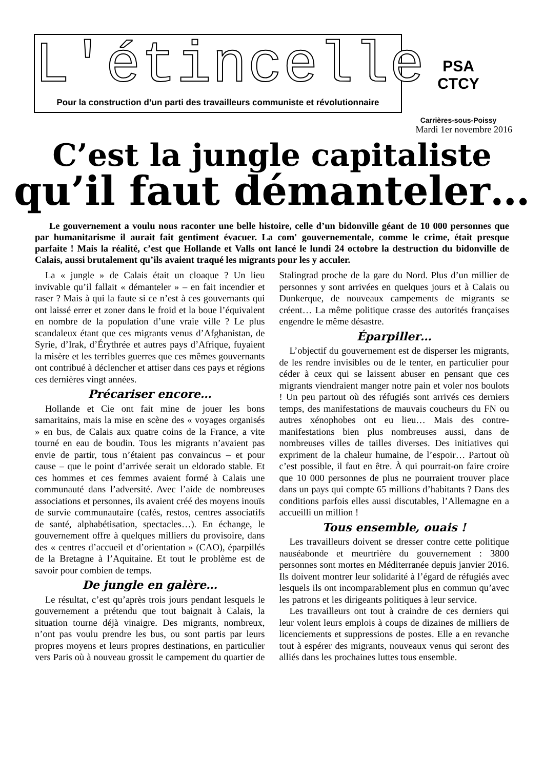L'étincelle
Pour la construction d’un parti des travailleurs communiste et révolutionnaire
PSA
CTCY
Carrières-sous-Poissy
Mardi 1er novembre 2016
C’est la jungle capitaliste
qu’il faut démanteler…
Le gouvernement a voulu nous raconter une belle histoire, celle d’un bidonville géant de 10 000 personnes que par humanitarisme il aurait fait gentiment évacuer. La com' gouvernementale, comme le crime, était presque parfaite ! Mais la réalité, c’est que Hollande et Valls ont lancé le lundi 24 octobre la destruction du bidonville de Calais, aussi brutalement qu’ils avaient traqué les migrants pour les y acculer.
La « jungle » de Calais était un cloaque ? Un lieu invivable qu’il fallait « démanteler » – en fait incendier et raser ? Mais à qui la faute si ce n’est à ces gouvernants qui ont laissé errer et zoner dans le froid et la boue l’équivalent en nombre de la population d’une vraie ville ? Le plus scandaleux étant que ces migrants venus d’Afghanistan, de Syrie, d’Irak, d’Érythrée et autres pays d’Afrique, fuyaient la misère et les terribles guerres que ces mêmes gouvernants ont contribué à déclencher et attiser dans ces pays et régions ces dernières vingt années.
Précariser encore…
Hollande et Cie ont fait mine de jouer les bons samaritains, mais la mise en scène des « voyages organisés » en bus, de Calais aux quatre coins de la France, a vite tourné en eau de boudin. Tous les migrants n’avaient pas envie de partir, tous n’étaient pas convaincus – et pour cause – que le point d’arrivée serait un eldorado stable. Et ces hommes et ces femmes avaient formé à Calais une communauté dans l’adversité. Avec l’aide de nombreuses associations et personnes, ils avaient créé des moyens inouïs de survie communautaire (cafés, restos, centres associatifs de santé, alphabétisation, spectacles…). En échange, le gouvernement offre à quelques milliers du provisoire, dans des « centres d’accueil et d’orientation » (CAO), éparpillés de la Bretagne à l’Aquitaine. Et tout le problème est de savoir pour combien de temps.
De jungle en galère…
Le résultat, c’est qu’après trois jours pendant lesquels le gouvernement a prétendu que tout baignait à Calais, la situation tourne déjà vinaigre. Des migrants, nombreux, n’ont pas voulu prendre les bus, ou sont partis par leurs propres moyens et leurs propres destinations, en particulier vers Paris où à nouveau grossit le campement du quartier de Stalingrad proche de la gare du Nord. Plus d’un millier de personnes y sont arrivées en quelques jours et à Calais ou Dunkerque, de nouveaux campements de migrants se créent… La même politique crasse des autorités françaises engendre le même désastre.
Éparpiller…
L’objectif du gouvernement est de disperser les migrants, de les rendre invisibles ou de le tenter, en particulier pour céder à ceux qui se laissent abuser en pensant que ces migrants viendraient manger notre pain et voler nos boulots ! Un peu partout où des réfugiés sont arrivés ces derniers temps, des manifestations de mauvais coucheurs du FN ou autres xénophobes ont eu lieu… Mais des contre-manifestations bien plus nombreuses aussi, dans de nombreuses villes de tailles diverses. Des initiatives qui expriment de la chaleur humaine, de l’espoir… Partout où c’est possible, il faut en être. À qui pourrait-on faire croire que 10 000 personnes de plus ne pourraient trouver place dans un pays qui compte 65 millions d’habitants ? Dans des conditions parfois elles aussi discutables, l’Allemagne en a accueilli un million !
Tous ensemble, ouais !
Les travailleurs doivent se dresser contre cette politique nauséabonde et meurtrière du gouvernement : 3800 personnes sont mortes en Méditerranée depuis janvier 2016. Ils doivent montrer leur solidarité à l’égard de réfugiés avec lesquels ils ont incomparablement plus en commun qu’avec les patrons et les dirigeants politiques à leur service.
Les travailleurs ont tout à craindre de ces derniers qui leur volent leurs emplois à coups de dizaines de milliers de licenciements et suppressions de postes. Elle a en revanche tout à espérer des migrants, nouveaux venus qui seront des alliés dans les prochaines luttes tous ensemble.